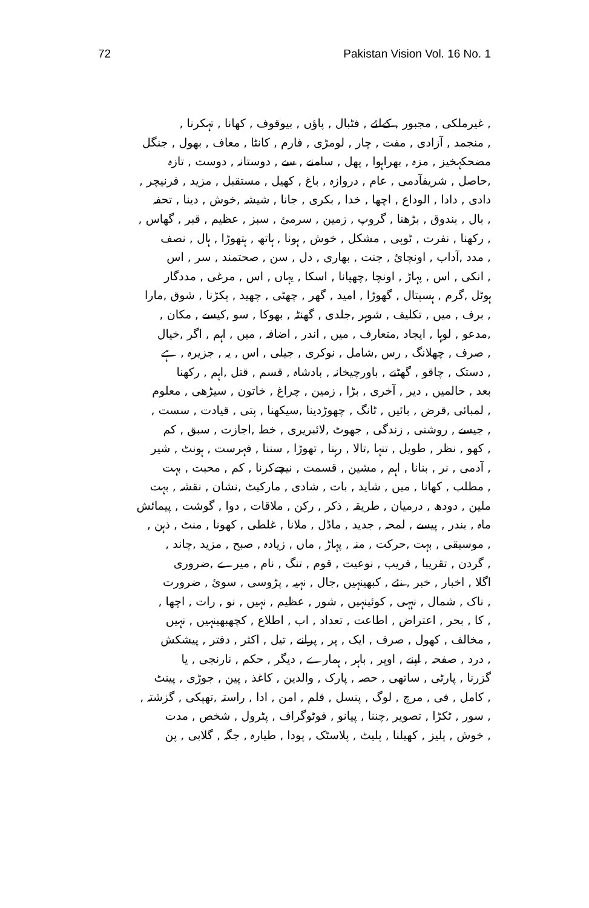72 Pakistan Vision Vol. 16 No. 1
, غیرملکی , مجبور , کےلئے , فٹبال , پاؤں , بیوقوف , کھانا , تہکرنا ,
, منجمد , آزادی , مفت , چار , لومڑی , فارم , کانٹا , معاف , بھول , جنگل
مضحکہخیز , مزہ , بھراہوا , پھل , سامنے , سے , دوستانہ , دوست , تازہ
,حاصل , شریفآدمی , عام , دروازہ , باغ , کھیل , مستقبل , مزید , فرنیچر ,
دادی , دادا , الوداع , اچھا , خدا , بکری , جانا , شیشہ ,خوش , دینا , تحفہ
, بال , بندوق , بڑھنا , گروپ , زمین , سرمئ , سبز , عظیم , قبر , گھاس ,
, رکھنا , نفرت , ٹوپی , مشکل , خوش , ہونا , ہاتھ , ہتھوڑا , ہال , نصف
, مدد ,آداب , اونچائ , جنت , بھاری , دل , سن , صحتمند , سر , اس
, انکی , اس , پہاڑ , اونچا ,چھپانا , اسکا , یہاں , اس , مرغی , مددگار
ہوٹل ,گرم , ہسپتال , گھوڑا , امید , گھر , چھٹی , چھید , پکڑنا , شوق ,مارا
, برف , میں , تکلیف , شوہر ,جلدی , گھنٹہ , بھوکا , سو ,کیسے , مکان ,
,مدعو , لوہا , ایجاد ,متعارف , میں , اندر , اضافہ , میں , اہم , اگر ,خیال
, صرف , چھلانگ , رس ,شامل , نوکری , جیلی , اس , یہ , جزیرہ , ہے
, دستک , چاقو , گھٹنے , باورچیخانہ , بادشاہ , قسم , قتل ,اہم , رکھنا
بعد , حالمیں , دیر , آخری , بڑا , زمین , چراغ , خاتون , سیڑھی , معلوم
, لمبائی ,قرض , بائیں , ٹانگ , چھوڑدینا ,سیکھنا , پتی , قیادت , سست ,
, جیسے , روشنی , زندگی , جھوٹ ,لائبریری , خط ,اجازت , سبق , کم
, کھو , نظر , طویل , تنہا ,تالا , رہنا , تھوڑا , سننا , فہرست , ہونٹ , شیر
, آدمی , نر , بنانا , اہم , مشین , قسمت , نیچےکرنا , کم , محبت , بہت
, مطلب , کھانا , میں , شاید , بات , شادی , مارکیٹ ,نشان , نقشہ , بہت
ملین , دودھ , درمیان , طریقہ , ذکر , رکن , ملاقات , دوا , گوشت , پیمائش
ماہ , بندر , پیسے , لمحہ , جدید , ماڈل , ملانا , غلطی , کھونا , منٹ , ذہن ,
, موسیقی , بہت ,حرکت , منہ , پہاڑ , ماں , زیادہ , صبح , مزید ,چاند ,
, گردن , تقریبا , قریب , نوعیت , قوم , تنگ , نام , میرے ,ضروری
اگلا , اخبار , خبر , نئے , کبھینہیں ,جال , نہیہ , پڑوسی , سوئ , ضرورت
, ناک , شمال , نہہی , کوئینہیں , شور , عظیم , نہیں , نو , رات , اچھا ,
, کا , بحر , اعتراض , اطاعت , تعداد , اب , اطلاع , کچھبھینہیں , نہیں
, مخالف , کھول , صرف , ایک , پر , پرانے , تیل , اکثر , دفتر , پیشکش
, درد , صفحہ , اپنے , اوپر , باہر , ہمارے , دیگر , حکم , نارنجی , یا
گزرنا , پارٹی , ساتھی , حصہ , پارک , والدین , کاغذ , پین , جوڑی , پینٹ
, کامل , فی , مرچ , لوگ , پنسل , قلم , امن , ادا , راستہ ,تھپکی , گزشتہ ,
, سور , ٹکڑا , تصویر ,چننا , پیانو , فوٹوگراف , پٹرول , شخص , مدت
, خوش , پلیز , کھیلنا , پلیٹ , پلاسٹک , پودا , طیارہ , جگہ , گلابی , پن